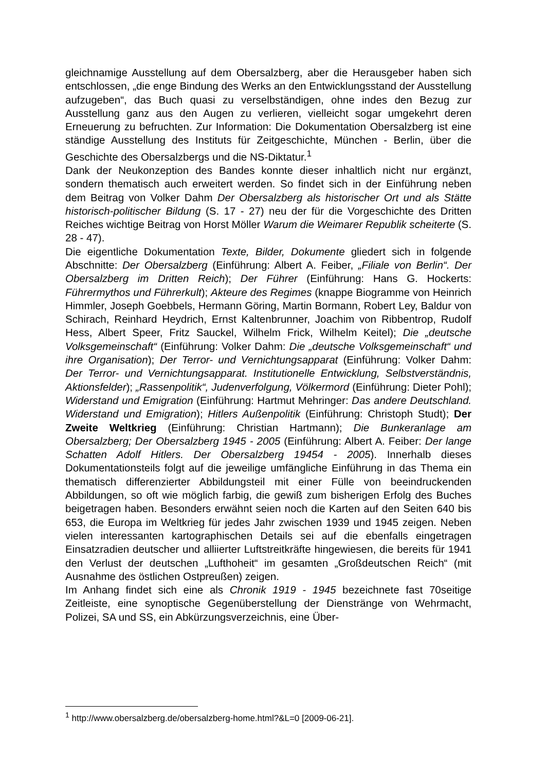gleichnamige Ausstellung auf dem Obersalzberg, aber die Herausgeber haben sich entschlossen, „die enge Bindung des Werks an den Entwicklungsstand der Ausstellung aufzugeben“, das Buch quasi zu verselbständigen, ohne indes den Bezug zur Ausstellung ganz aus den Augen zu verlieren, vielleicht sogar umgekehrt deren Erneuerung zu befruchten. Zur Information: Die Dokumentation Obersalzberg ist eine ständige Ausstellung des Instituts für Zeitgeschichte, München - Berlin, über die Geschichte des Obersalzbergs und die NS-Diktatur.<sup>1</sup>
Dank der Neukonzeption des Bandes konnte dieser inhaltlich nicht nur ergänzt, sondern thematisch auch erweitert werden. So findet sich in der Einführung neben dem Beitrag von Volker Dahm Der Obersalzberg als historischer Ort und als Stätte historisch-politischer Bildung (S. 17 - 27) neu der für die Vorgeschichte des Dritten Reiches wichtige Beitrag von Horst Möller Warum die Weimarer Republik scheiterte (S. 28 - 47).
Die eigentliche Dokumentation Texte, Bilder, Dokumente gliedert sich in folgende Abschnitte: Der Obersalzberg (Einführung: Albert A. Feiber, „Filiale von Berlin“. Der Obersalzberg im Dritten Reich); Der Führer (Einführung: Hans G. Hockerts: Führermythos und Führerkult); Akteure des Regimes (knappe Biogramme von Heinrich Himmler, Joseph Goebbels, Hermann Göring, Martin Bormann, Robert Ley, Baldur von Schirach, Reinhard Heydrich, Ernst Kaltenbrunner, Joachim von Ribbentrop, Rudolf Hess, Albert Speer, Fritz Sauckel, Wilhelm Frick, Wilhelm Keitel); Die „deutsche Volksgemeinschaft“ (Einführung: Volker Dahm: Die „deutsche Volksgemeinschaft“ und ihre Organisation); Der Terror- und Vernichtungsapparat (Einführung: Volker Dahm: Der Terror- und Vernichtungsapparat. Institutionelle Entwicklung, Selbstverständnis, Aktionsfelder); „Rassenpolitik“, Judenverfolgung, Völkermord (Einführung: Dieter Pohl); Widerstand und Emigration (Einführung: Hartmut Mehringer: Das andere Deutschland. Widerstand und Emigration); Hitlers Außenpolitik (Einführung: Christoph Studt); Der Zweite Weltkrieg (Einführung: Christian Hartmann); Die Bunkeranlage am Obersalzberg; Der Obersalzberg 1945 - 2005 (Einführung: Albert A. Feiber: Der lange Schatten Adolf Hitlers. Der Obersalzberg 19454 - 2005). Innerhalb dieses Dokumentationsteils folgt auf die jeweilige umfängliche Einführung in das Thema ein thematisch differenzierter Abbildungsteil mit einer Fülle von beeindruckenden Abbildungen, so oft wie möglich farbig, die gewiß zum bisherigen Erfolg des Buches beigetragen haben. Besonders erwähnt seien noch die Karten auf den Seiten 640 bis 653, die Europa im Weltkrieg für jedes Jahr zwischen 1939 und 1945 zeigen. Neben vielen interessanten kartographischen Details sei auf die ebenfalls eingetragen Einsatzradien deutscher und alliierter Luftstreitkräfte hingewiesen, die bereits für 1941 den Verlust der deutschen „Lufthoheit“ im gesamten „Großdeutschen Reich“ (mit Ausnahme des östlichen Ostpreußen) zeigen.
Im Anhang findet sich eine als Chronik 1919 - 1945 bezeichnete fast 70seitige Zeitleiste, eine synoptische Gegenüberstellung der Dienstränge von Wehrmacht, Polizei, SA und SS, ein Abkürzungsverzeichnis, eine Über-
<sup>1</sup> http://www.obersalzberg.de/obersalzberg-home.html?&L=0 [2009-06-21].